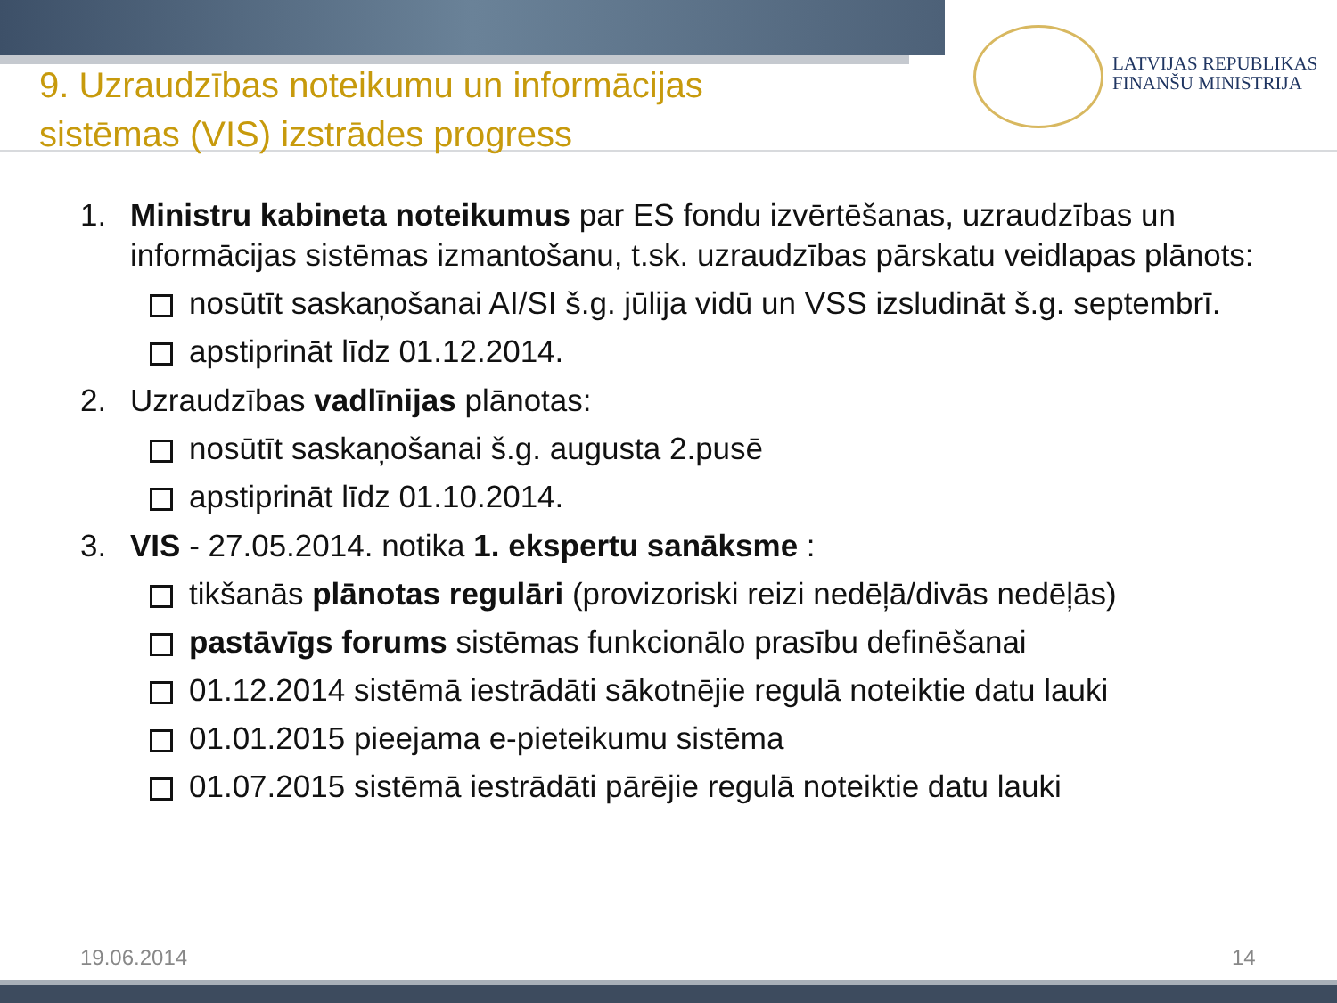LATVIJAS REPUBLIKAS
FINANŠU MINISTRIJA
9. Uzraudzības noteikumu un informācijas
sistēmas (VIS) izstrādes progress
1. Ministru kabineta noteikumus par ES fondu izvērtēšanas, uzraudzības un informācijas sistēmas izmantošanu, t.sk. uzraudzības pārskatu veidlapas plānots:
nosūtīt saskaņošanai AI/SI š.g. jūlija vidū un VSS izsludināt š.g. septembrī.
apstiprināt līdz 01.12.2014.
2. Uzraudzības vadlīnijas plānotas:
nosūtīt saskaņošanai š.g. augusta 2.pusē
apstiprināt līdz 01.10.2014.
3. VIS - 27.05.2014. notika 1. ekspertu sanāksme :
tikšanās plānotas regulāri (provizoriski reizi nedēļā/divās nedēļās)
pastāvīgs forums sistēmas funkcionālo prasību definēšanai
01.12.2014 sistēmā iestrādāti sākotnējie regulā noteiktie datu lauki
01.01.2015 pieejama e-pieteikumu sistēma
01.07.2015 sistēmā iestrādāti pārējie regulā noteiktie datu lauki
19.06.2014 14